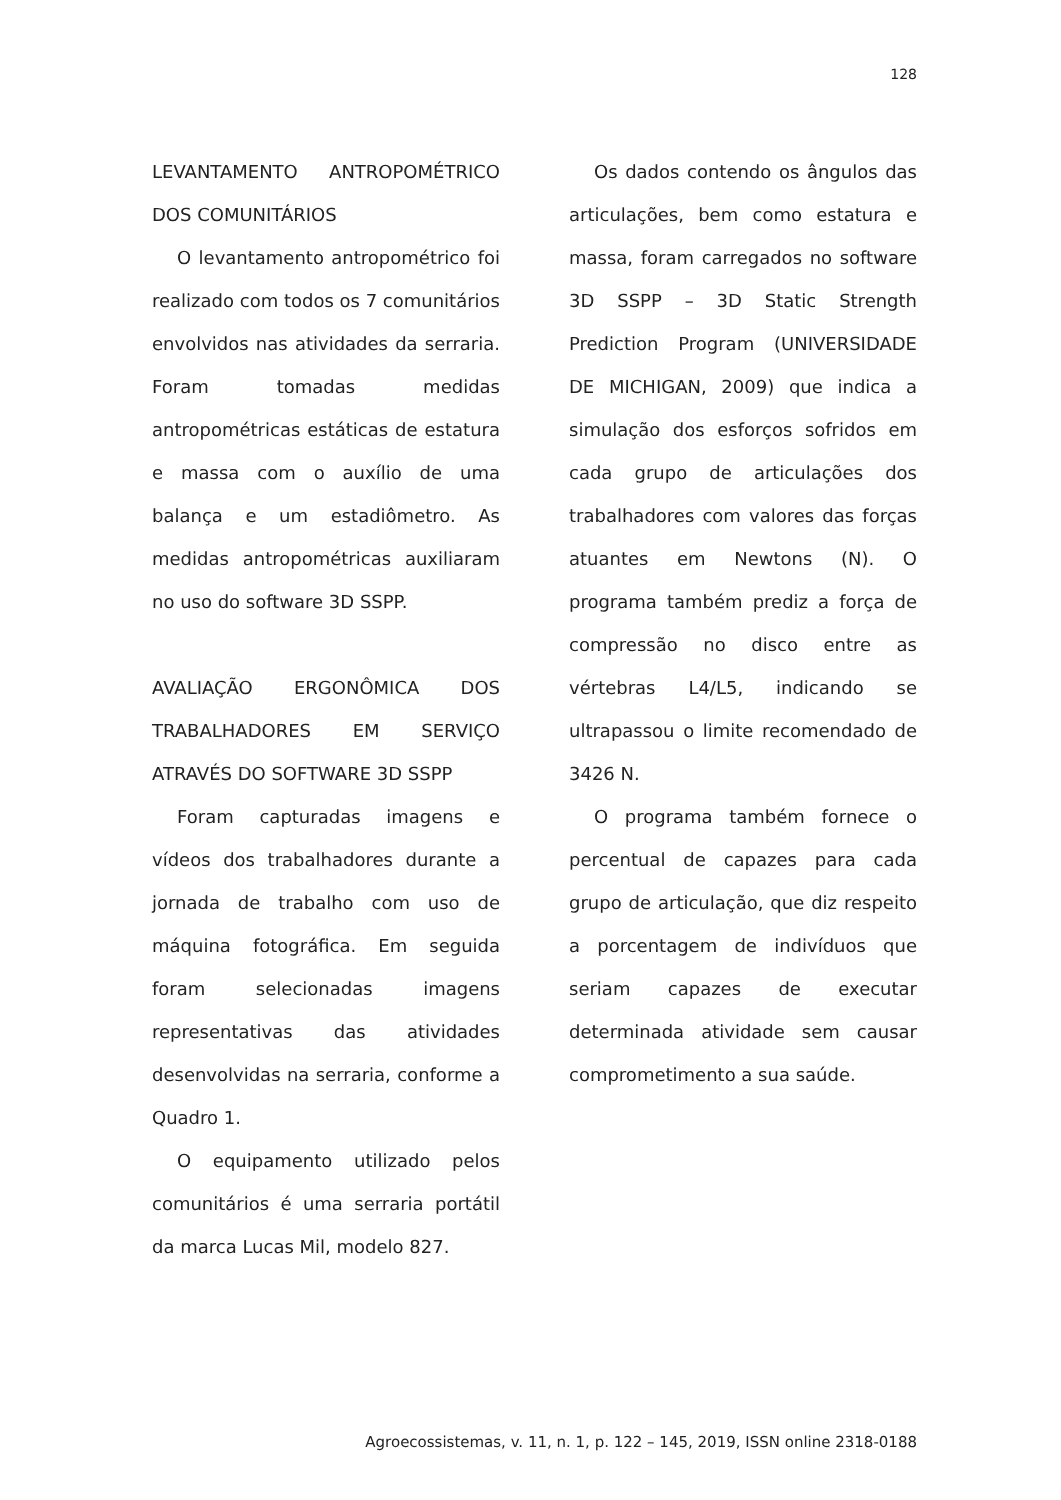128
LEVANTAMENTO ANTROPOMÉTRICO DOS COMUNITÁRIOS
O levantamento antropométrico foi realizado com todos os 7 comunitários envolvidos nas atividades da serraria. Foram tomadas medidas antropométricas estáticas de estatura e massa com o auxílio de uma balança e um estadiômetro. As medidas antropométricas auxiliaram no uso do software 3D SSPP.
AVALIAÇÃO ERGONÔMICA DOS TRABALHADORES EM SERVIÇO ATRAVÉS DO SOFTWARE 3D SSPP
Foram capturadas imagens e vídeos dos trabalhadores durante a jornada de trabalho com uso de máquina fotográfica. Em seguida foram selecionadas imagens representativas das atividades desenvolvidas na serraria, conforme a Quadro 1.
O equipamento utilizado pelos comunitários é uma serraria portátil da marca Lucas Mil, modelo 827.
Os dados contendo os ângulos das articulações, bem como estatura e massa, foram carregados no software 3D SSPP – 3D Static Strength Prediction Program (UNIVERSIDADE DE MICHIGAN, 2009) que indica a simulação dos esforços sofridos em cada grupo de articulações dos trabalhadores com valores das forças atuantes em Newtons (N). O programa também prediz a força de compressão no disco entre as vértebras L4/L5, indicando se ultrapassou o limite recomendado de 3426 N.
O programa também fornece o percentual de capazes para cada grupo de articulação, que diz respeito a porcentagem de indivíduos que seriam capazes de executar determinada atividade sem causar comprometimento a sua saúde.
Agroecossistemas, v. 11, n. 1, p. 122 – 145, 2019, ISSN online 2318-0188